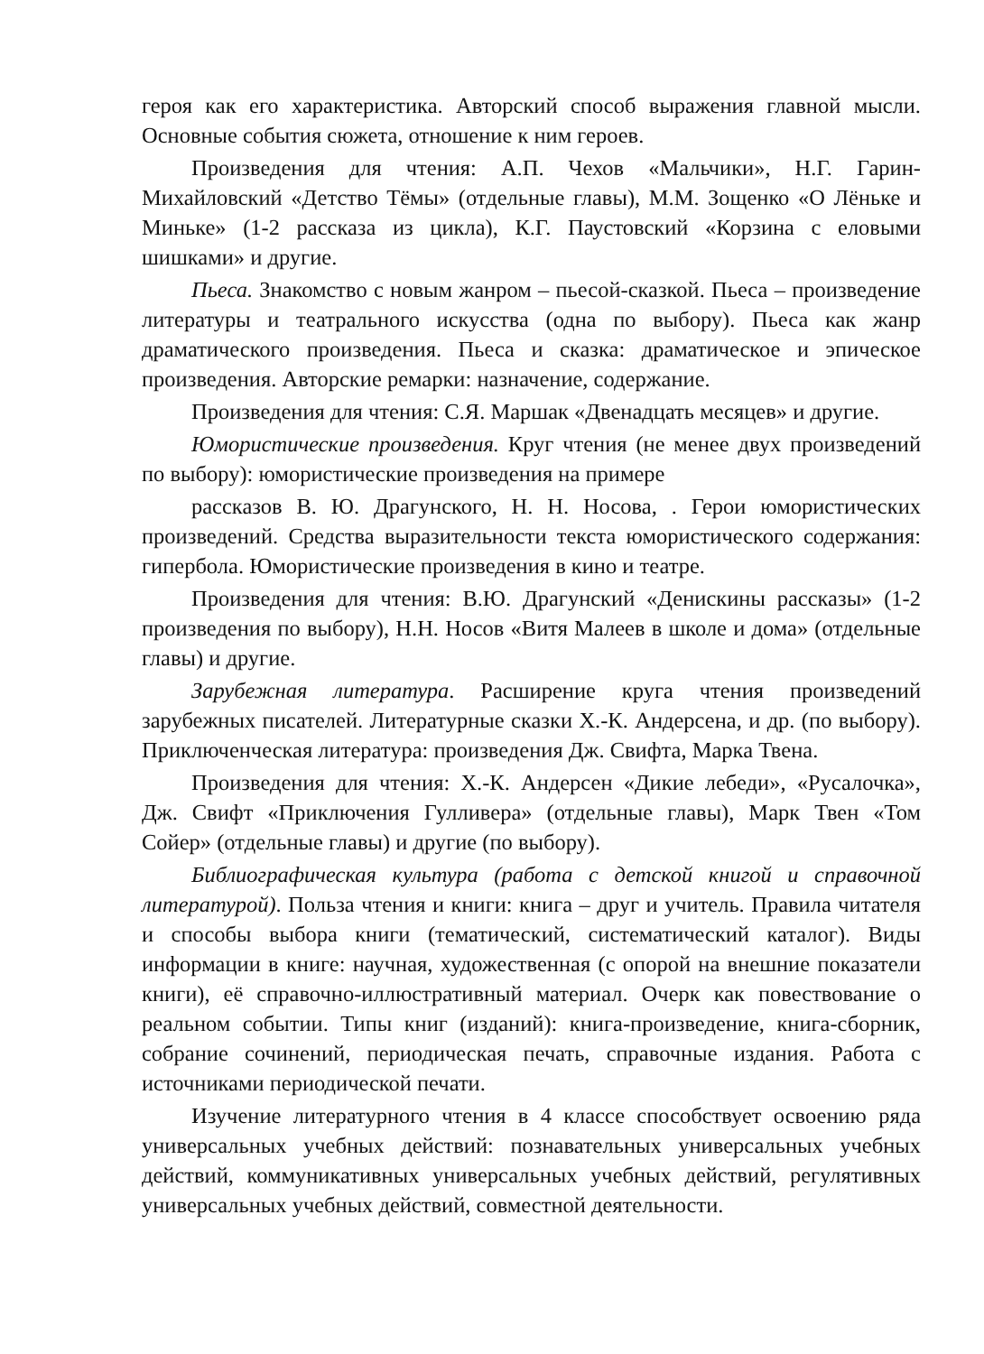героя как его характеристика. Авторский способ выражения главной мысли. Основные события сюжета, отношение к ним героев.
Произведения для чтения: А.П. Чехов «Мальчики», Н.Г. Гарин-Михайловский «Детство Тёмы» (отдельные главы), М.М. Зощенко «О Лёньке и Миньке» (1-2 рассказа из цикла), К.Г. Паустовский «Корзина с еловыми шишками» и другие.
Пьеса. Знакомство с новым жанром – пьесой-сказкой. Пьеса – произведение литературы и театрального искусства (одна по выбору). Пьеса как жанр драматического произведения. Пьеса и сказка: драматическое и эпическое произведения. Авторские ремарки: назначение, содержание.
Произведения для чтения: С.Я. Маршак «Двенадцать месяцев» и другие.
Юмористические произведения. Круг чтения (не менее двух произведений по выбору): юмористические произведения на примере
рассказов В. Ю. Драгунского, Н. Н. Носова, . Герои юмористических произведений. Средства выразительности текста юмористического содержания: гипербола. Юмористические произведения в кино и театре.
Произведения для чтения: В.Ю. Драгунский «Денискины рассказы» (1-2 произведения по выбору), Н.Н. Носов «Витя Малеев в школе и дома» (отдельные главы) и другие.
Зарубежная литература. Расширение круга чтения произведений зарубежных писателей. Литературные сказки Х.-К. Андерсена, и др. (по выбору). Приключенческая литература: произведения Дж. Свифта, Марка Твена.
Произведения для чтения: Х.-К. Андерсен «Дикие лебеди», «Русалочка», Дж. Свифт «Приключения Гулливера» (отдельные главы), Марк Твен «Том Сойер» (отдельные главы) и другие (по выбору).
Библиографическая культура (работа с детской книгой и справочной литературой). Польза чтения и книги: книга – друг и учитель. Правила читателя и способы выбора книги (тематический, систематический каталог). Виды информации в книге: научная, художественная (с опорой на внешние показатели книги), её справочно-иллюстративный материал. Очерк как повествование о реальном событии. Типы книг (изданий): книга-произведение, книга-сборник, собрание сочинений, периодическая печать, справочные издания. Работа с источниками периодической печати.
Изучение литературного чтения в 4 классе способствует освоению ряда универсальных учебных действий: познавательных универсальных учебных действий, коммуникативных универсальных учебных действий, регулятивных универсальных учебных действий, совместной деятельности.